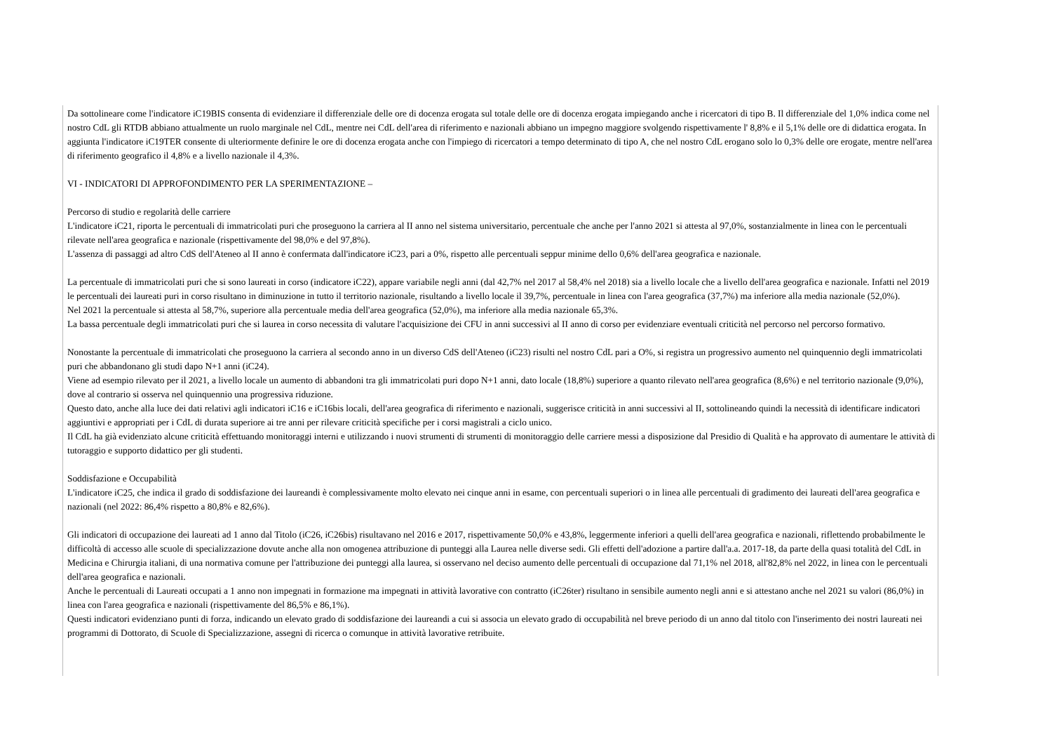Da sottolineare come l'indicatore iC19BIS consenta di evidenziare il differenziale delle ore di docenza erogata sul totale delle ore di docenza erogata impiegando anche i ricercatori di tipo B. Il differenziale del 1,0% indica come nel nostro CdL gli RTDB abbiano attualmente un ruolo marginale nel CdL, mentre nei CdL dell'area di riferimento e nazionali abbiano un impegno maggiore svolgendo rispettivamente l' 8,8% e il 5,1% delle ore di didattica erogata. In aggiunta l'indicatore iC19TER consente di ulteriormente definire le ore di docenza erogata anche con l'impiego di ricercatori a tempo determinato di tipo A, che nel nostro CdL erogano solo lo 0,3% delle ore erogate, mentre nell'area di riferimento geografico il 4,8% e a livello nazionale il 4,3%.
VI - INDICATORI DI APPROFONDIMENTO PER LA SPERIMENTAZIONE –
Percorso di studio e regolarità delle carriere
L'indicatore iC21, riporta le percentuali di immatricolati puri che proseguono la carriera al II anno nel sistema universitario, percentuale che anche per l'anno 2021 si attesta al 97,0%, sostanzialmente in linea con le percentuali rilevate nell'area geografica e nazionale (rispettivamente del 98,0% e del 97,8%).
L'assenza di passaggi ad altro CdS dell'Ateneo al II anno è confermata dall'indicatore iC23, pari a 0%, rispetto alle percentuali seppur minime dello 0,6% dell'area geografica e nazionale.
La percentuale di immatricolati puri che si sono laureati in corso (indicatore iC22), appare variabile negli anni (dal 42,7% nel 2017 al 58,4% nel 2018) sia a livello locale che a livello dell'area geografica e nazionale. Infatti nel 2019 le percentuali dei laureati puri in corso risultano in diminuzione in tutto il territorio nazionale, risultando a livello locale il 39,7%, percentuale in linea con l'area geografica (37,7%) ma inferiore alla media nazionale (52,0%).
Nel 2021 la percentuale si attesta al 58,7%, superiore alla percentuale media dell'area geografica (52,0%), ma inferiore alla media nazionale 65,3%.
La bassa percentuale degli immatricolati puri che si laurea in corso necessita di valutare l'acquisizione dei CFU in anni successivi al II anno di corso per evidenziare eventuali criticità nel percorso nel percorso formativo.
Nonostante la percentuale di immatricolati che proseguono la carriera al secondo anno in un diverso CdS dell'Ateneo (iC23) risulti nel nostro CdL pari a O%, si registra un progressivo aumento nel quinquennio degli immatricolati puri che abbandonano gli studi dapo N+1 anni (iC24).
Viene ad esempio rilevato per il 2021, a livello locale un aumento di abbandoni tra gli immatricolati puri dopo N+1 anni, dato locale (18,8%) superiore a quanto rilevato nell'area geografica (8,6%) e nel territorio nazionale (9,0%), dove al contrario si osserva nel quinquennio una progressiva riduzione.
Questo dato, anche alla luce dei dati relativi agli indicatori iC16 e iC16bis locali, dell'area geografica di riferimento e nazionali, suggerisce criticità in anni successivi al II, sottolineando quindi la necessità di identificare indicatori aggiuntivi e appropriati per i CdL di durata superiore ai tre anni per rilevare criticità specifiche per i corsi magistrali a ciclo unico.
Il CdL ha già evidenziato alcune criticità effettuando monitoraggi interni e utilizzando i nuovi strumenti di strumenti di monitoraggio delle carriere messi a disposizione dal Presidio di Qualità e ha approvato di aumentare le attività di tutoraggio e supporto didattico per gli studenti.
Soddisfazione e Occupabilità
L'indicatore iC25, che indica il grado di soddisfazione dei laureandi è complessivamente molto elevato nei cinque anni in esame, con percentuali superiori o in linea alle percentuali di gradimento dei laureati dell'area geografica e nazionali (nel 2022: 86,4% rispetto a 80,8% e 82,6%).
Gli indicatori di occupazione dei laureati ad 1 anno dal Titolo (iC26, iC26bis) risultavano nel 2016 e 2017, rispettivamente 50,0% e 43,8%, leggermente inferiori a quelli dell'area geografica e nazionali, riflettendo probabilmente le difficoltà di accesso alle scuole di specializzazione dovute anche alla non omogenea attribuzione di punteggi alla Laurea nelle diverse sedi. Gli effetti dell'adozione a partire dall'a.a. 2017-18, da parte della quasi totalità del CdL in Medicina e Chirurgia italiani, di una normativa comune per l'attribuzione dei punteggi alla laurea, si osservano nel deciso aumento delle percentuali di occupazione dal 71,1% nel 2018, all'82,8% nel 2022, in linea con le percentuali dell'area geografica e nazionali.
Anche le percentuali di Laureati occupati a 1 anno non impegnati in formazione ma impegnati in attività lavorative con contratto (iC26ter) risultano in sensibile aumento negli anni e si attestano anche nel 2021 su valori (86,0%) in linea con l'area geografica e nazionali (rispettivamente del 86,5% e 86,1%).
Questi indicatori evidenziano punti di forza, indicando un elevato grado di soddisfazione dei laureandi a cui si associa un elevato grado di occupabilità nel breve periodo di un anno dal titolo con l'inserimento dei nostri laureati nei programmi di Dottorato, di Scuole di Specializzazione, assegni di ricerca o comunque in attività lavorative retribuite.